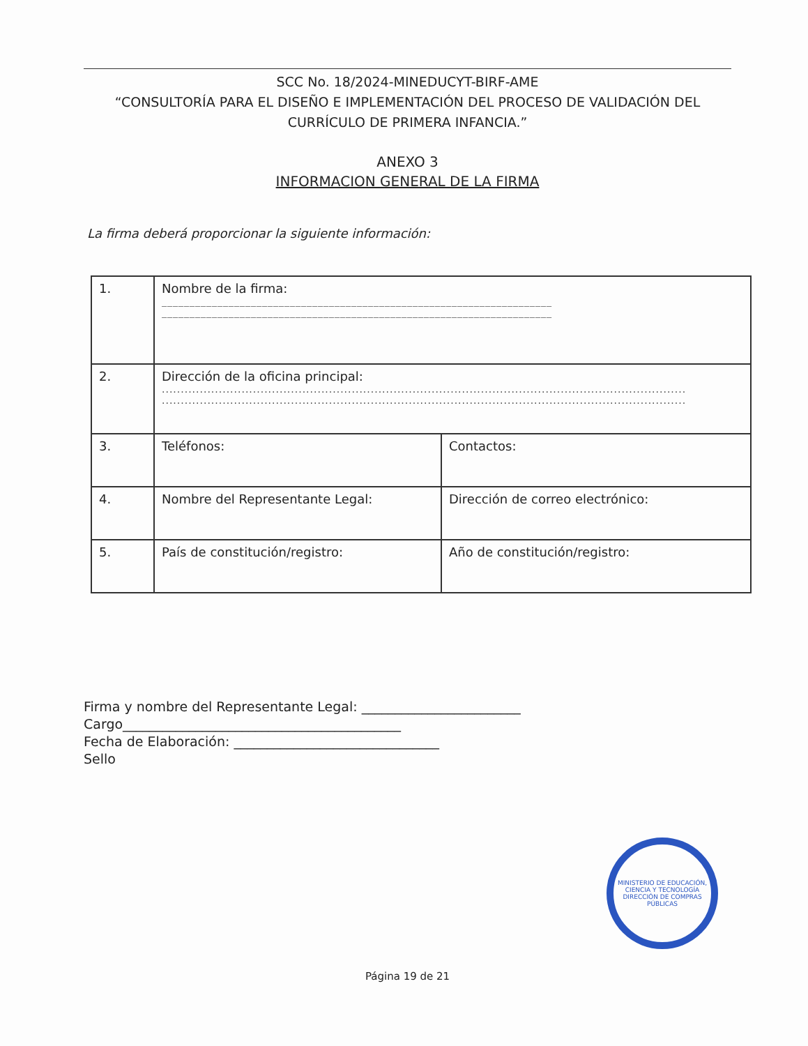SCC No. 18/2024-MINEDUCYT-BIRF-AME
“CONSULTORÍA PARA EL DISEÑO E IMPLEMENTACIÓN DEL PROCESO DE VALIDACIÓN DEL CURRÍCULO DE PRIMERA INFANCIA.”
ANEXO 3
INFORMACION GENERAL DE LA FIRMA
La firma deberá proporcionar la siguiente información:
| 1. | Nombre de la firma: ______________________________________________________________________ ______________________________________________________________________ | |
| 2. | Dirección de la oficina principal: .......................................................................................................................................... .......................................................................................................................................... | |
| 3. | Teléfonos: | Contactos: |
| 4. | Nombre del Representante Legal: | Dirección de correo electrónico: |
| 5. | País de constitución/registro: | Año de constitución/registro: |
Firma y nombre del Representante Legal: ________________________
Cargo__________________________________________
Fecha de Elaboración: _______________________________
Sello
MINISTERIO DE EDUCACIÓN, CIENCIA Y TECNOLOGÍA
DIRECCIÓN DE COMPRAS PÚBLICAS
Página 19 de 21